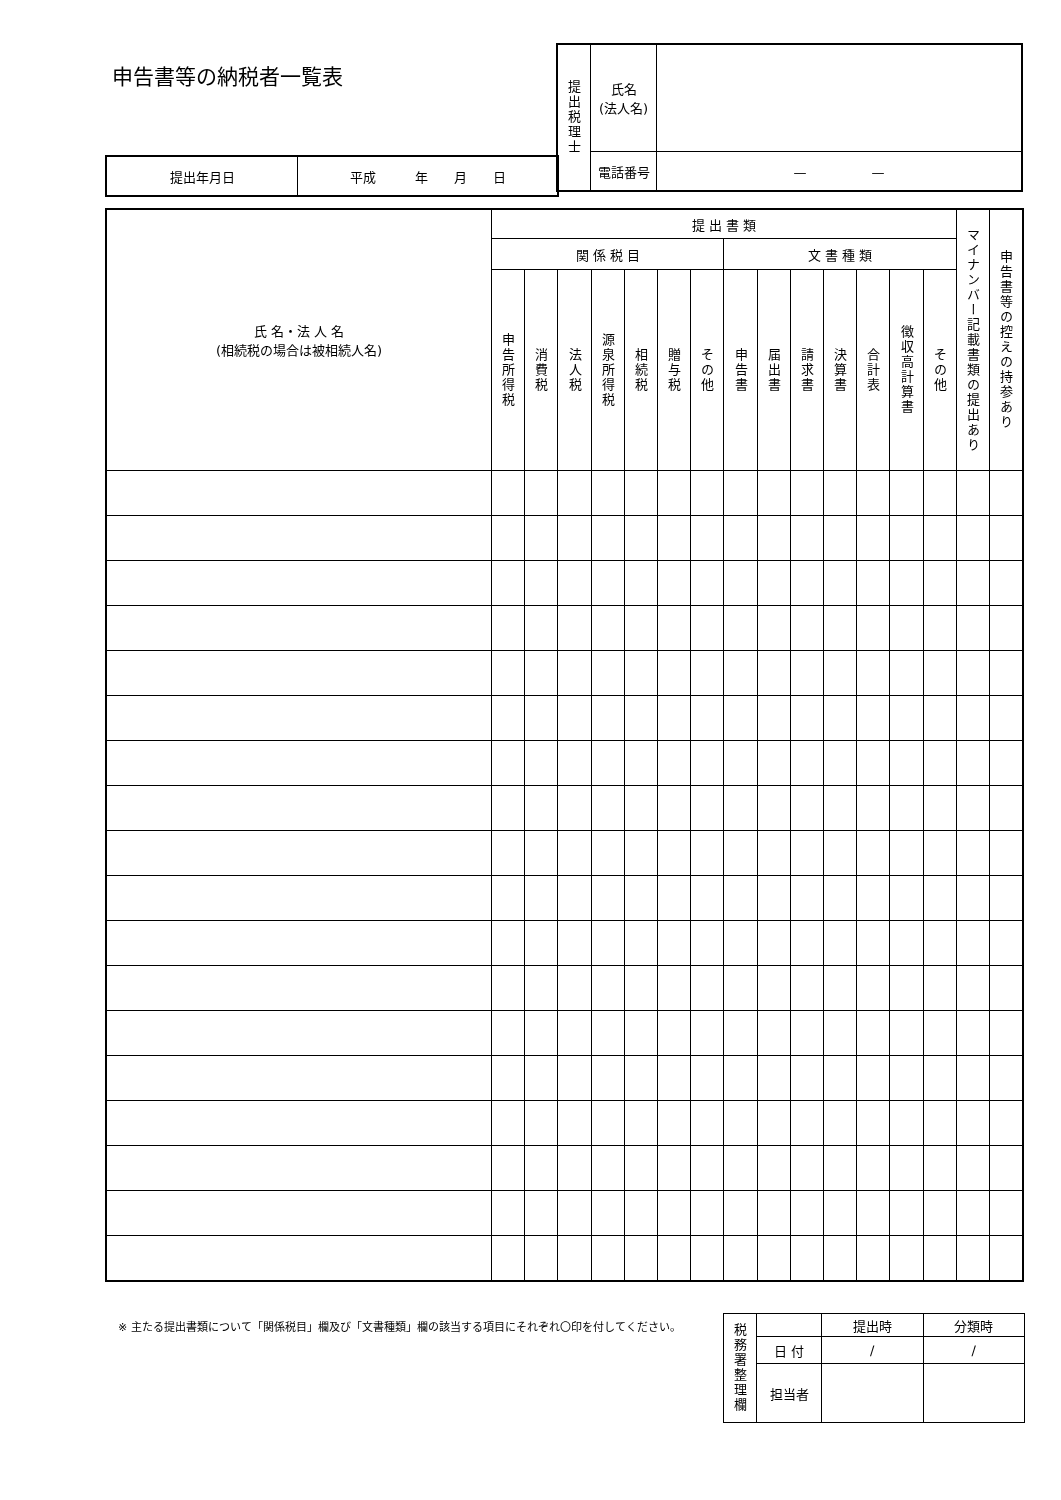申告書等の納税者一覧表
| 提出税理士 | 氏名 (法人名) | |
| | 電話番号 | — — |
| 提出年月日 | 平成 年 月 日 |
| 氏 名・法 人 名 (相続税の場合は被相続人名) | 提 出 書 類 | | | | | | | | | | | | | | マイナンバー記載書類の提出あり | 申告書等の控えの持参あり |
| --- | --- | --- | --- | --- | --- | --- | --- | --- | --- | --- | --- | --- | --- | --- | --- | --- |
| | 関 係 税 目 | | | | | | | 文 書 種 類 | | | | | | | | |
| | 申告所得税 | 消費税 | 法人税 | 源泉所得税 | 相続税 | 贈与税 | その他 | 申告書 | 届出書 | 請求書 | 決算書 | 合計表 | 徴収高計算書 | その他 | | |
※ 主たる提出書類について「関係税目」欄及び「文書種類」欄の該当する項目にそれぞれ〇印を付してください。
| 税務署整理欄 | | 提出時 | 分類時 |
| | 日 付 | / | / |
| | 担当者 | | |